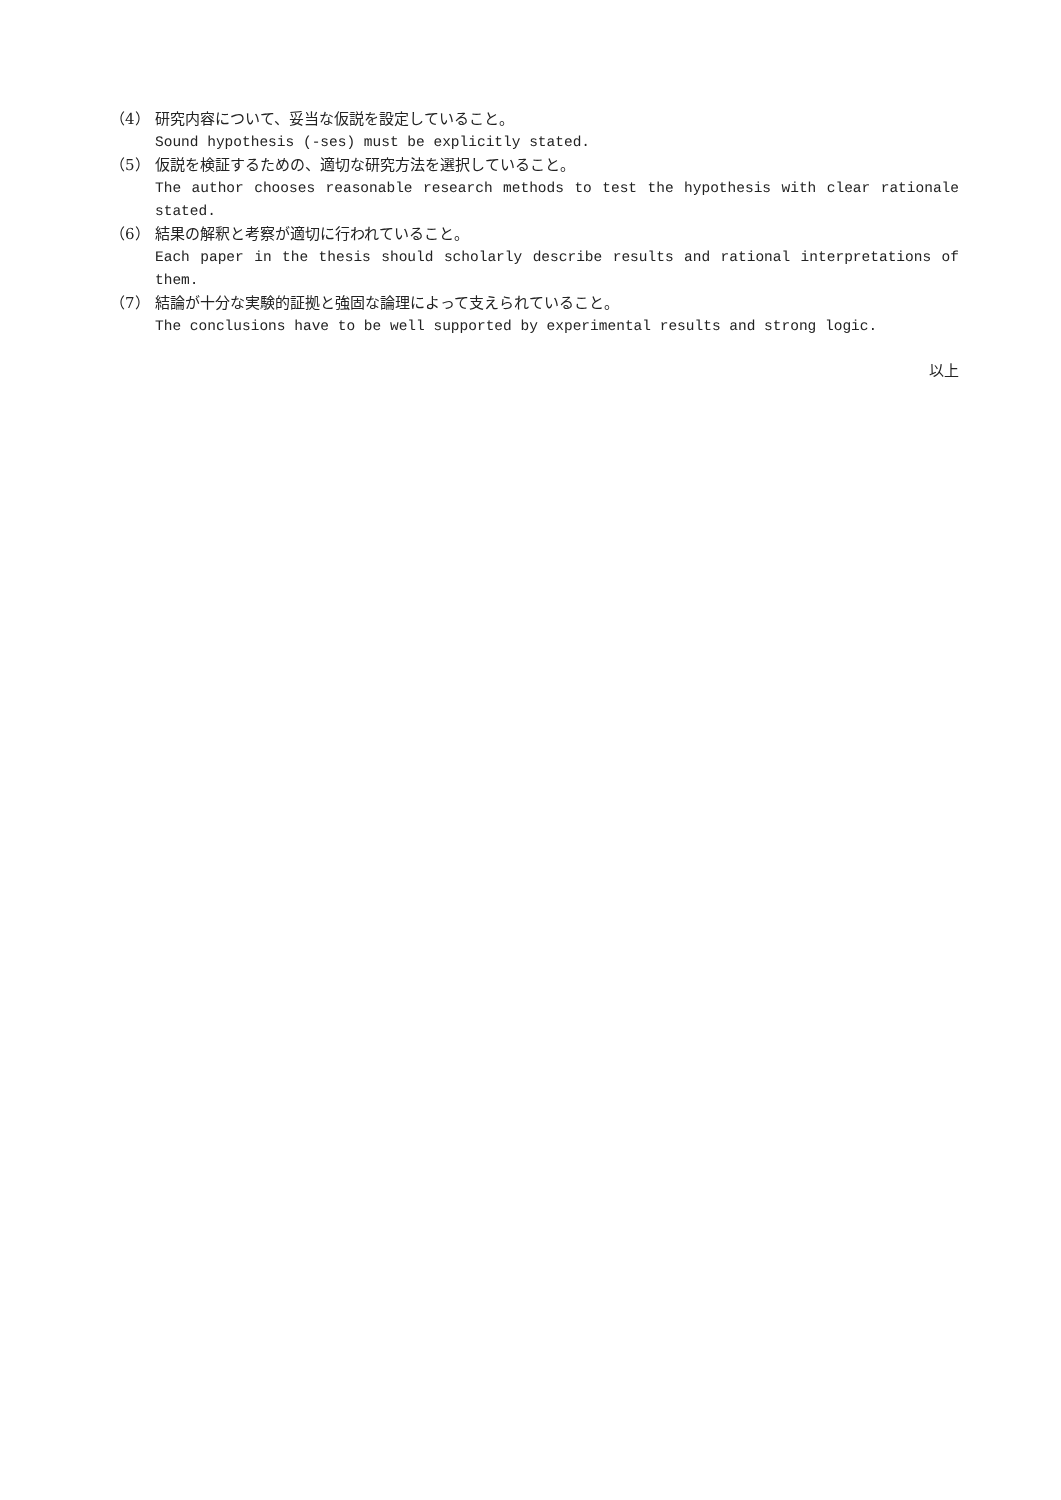（4） 研究内容について、妥当な仮説を設定していること。
Sound hypothesis (-ses) must be explicitly stated.
（5） 仮説を検証するための、適切な研究方法を選択していること。
The author chooses reasonable research methods to test the hypothesis with clear rationale stated.
（6） 結果の解釈と考察が適切に行われていること。
Each paper in the thesis should scholarly describe results and rational interpretations of them.
（7） 結論が十分な実験的証拠と強固な論理によって支えられていること。
The conclusions have to be well supported by experimental results and strong logic.
以上